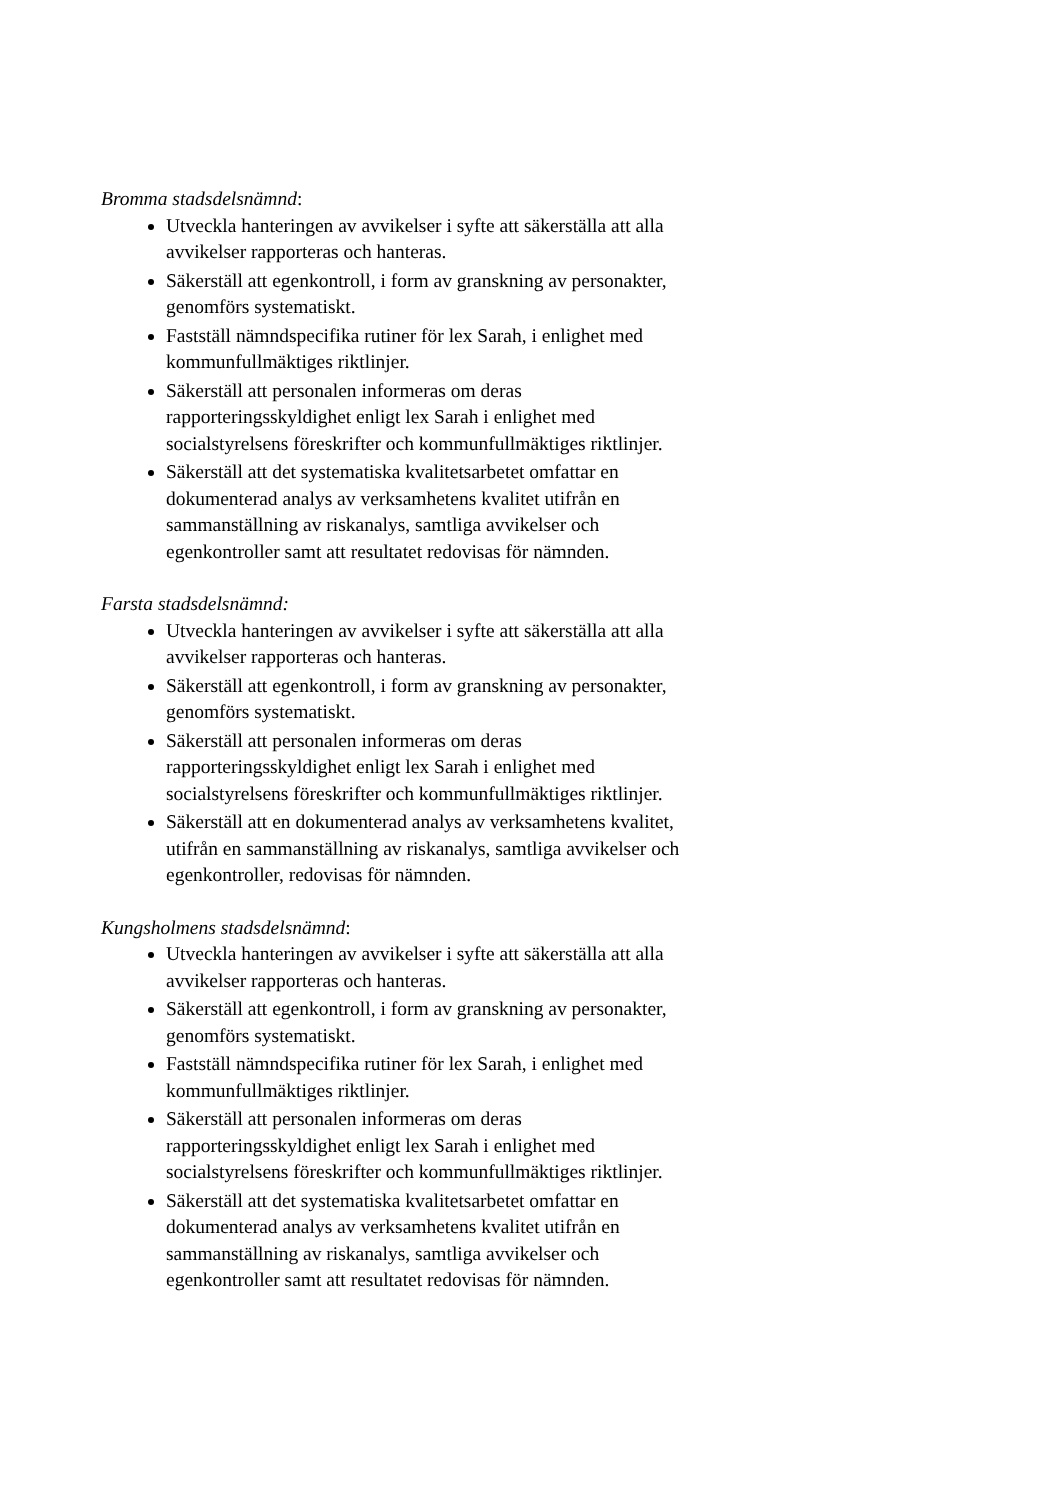Bromma stadsdelsnämnd:
Utveckla hanteringen av avvikelser i syfte att säkerställa att alla avvikelser rapporteras och hanteras.
Säkerställ att egenkontroll, i form av granskning av personakter, genomförs systematiskt.
Fastställ nämndspecifika rutiner för lex Sarah, i enlighet med kommunfullmäktiges riktlinjer.
Säkerställ att personalen informeras om deras rapporteringsskyldighet enligt lex Sarah i enlighet med socialstyrelsens föreskrifter och kommunfullmäktiges riktlinjer.
Säkerställ att det systematiska kvalitetsarbetet omfattar en dokumenterad analys av verksamhetens kvalitet utifrån en sammanställning av riskanalys, samtliga avvikelser och egenkontroller samt att resultatet redovisas för nämnden.
Farsta stadsdelsnämnd:
Utveckla hanteringen av avvikelser i syfte att säkerställa att alla avvikelser rapporteras och hanteras.
Säkerställ att egenkontroll, i form av granskning av personakter, genomförs systematiskt.
Säkerställ att personalen informeras om deras rapporteringsskyldighet enligt lex Sarah i enlighet med socialstyrelsens föreskrifter och kommunfullmäktiges riktlinjer.
Säkerställ att en dokumenterad analys av verksamhetens kvalitet, utifrån en sammanställning av riskanalys, samtliga avvikelser och egenkontroller, redovisas för nämnden.
Kungsholmens stadsdelsnämnd:
Utveckla hanteringen av avvikelser i syfte att säkerställa att alla avvikelser rapporteras och hanteras.
Säkerställ att egenkontroll, i form av granskning av personakter, genomförs systematiskt.
Fastställ nämndspecifika rutiner för lex Sarah, i enlighet med kommunfullmäktiges riktlinjer.
Säkerställ att personalen informeras om deras rapporteringsskyldighet enligt lex Sarah i enlighet med socialstyrelsens föreskrifter och kommunfullmäktiges riktlinjer.
Säkerställ att det systematiska kvalitetsarbetet omfattar en dokumenterad analys av verksamhetens kvalitet utifrån en sammanställning av riskanalys, samtliga avvikelser och egenkontroller samt att resultatet redovisas för nämnden.